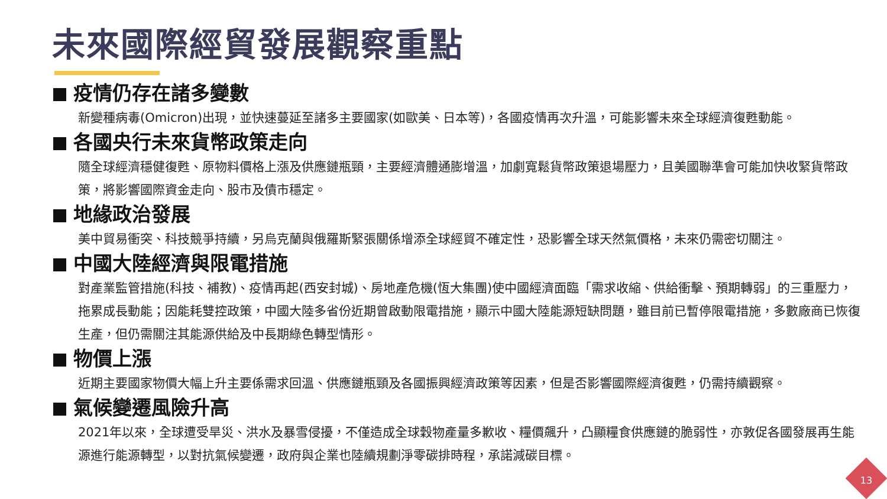未來國際經貿發展觀察重點
疫情仍存在諸多變數
新變種病毒(Omicron)出現，並快速蔓延至諸多主要國家(如歐美、日本等)，各國疫情再次升溫，可能影響未來全球經濟復甦動能。
各國央行未來貨幣政策走向
隨全球經濟穩健復甦、原物料價格上漲及供應鏈瓶頸，主要經濟體通膨增溫，加劇寬鬆貨幣政策退場壓力，且美國聯準會可能加快收緊貨幣政策，將影響國際資金走向、股市及債市穩定。
地緣政治發展
美中貿易衝突、科技競爭持續，另烏克蘭與俄羅斯緊張關係增添全球經貿不確定性，恐影響全球天然氣價格，未來仍需密切關注。
中國大陸經濟與限電措施
對產業監管措施(科技、補教)、疫情再起(西安封城)、房地產危機(恆大集團)使中國經濟面臨「需求收縮、供給衝擊、預期轉弱」的三重壓力，拖累成長動能；因能耗雙控政策，中國大陸多省份近期曾啟動限電措施，顯示中國大陸能源短缺問題，雖目前已暫停限電措施，多數廠商已恢復生產，但仍需關注其能源供給及中長期綠色轉型情形。
物價上漲
近期主要國家物價大幅上升主要係需求回溫、供應鏈瓶頸及各國振興經濟政策等因素，但是否影響國際經濟復甦，仍需持續觀察。
氣候變遷風險升高
2021年以來，全球遭受旱災、洪水及暴雪侵擾，不僅造成全球穀物產量多歉收、糧價飆升，凸顯糧食供應鏈的脆弱性，亦敦促各國發展再生能源進行能源轉型，以對抗氣候變遷，政府與企業也陸續規劃淨零碳排時程，承諾減碳目標。
13